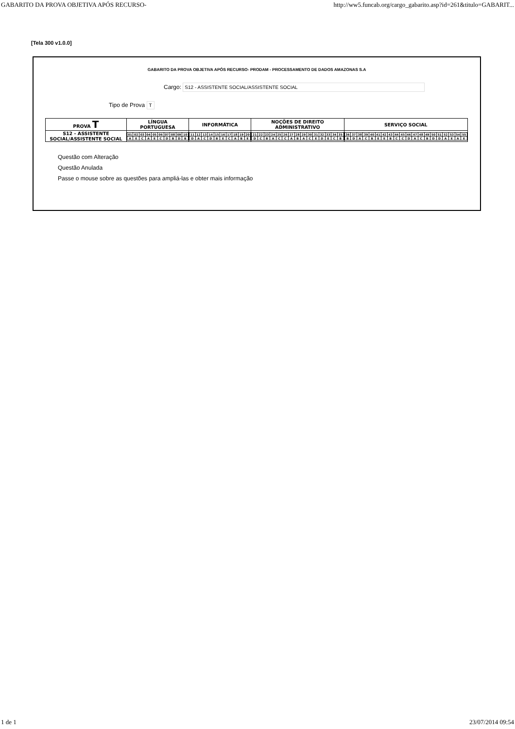GABARITO DA PROVA OBJETIVA APÓS RECURSO- http://ww5.funcab.org/cargo_gabarito.asp?id=261&titulo=GABARIT...
[Tela 300 v1.0.0]
GABARITO DA PROVA OBJETIVA APÓS RECURSO- PRODAM - PROCESSAMENTO DE DADOS AMAZONAS S.A
Cargo: S12 - ASSISTENTE SOCIAL/ASSISTENTE SOCIAL
Tipo de Prova T
| PROVA T | LÍNGUA PORTUGUESA | INFORMÁTICA | NOÇÕES DE DIREITO ADMINISTRATIVO | SERVIÇO SOCIAL |
| --- | --- | --- | --- | --- |
| S12 - ASSISTENTE SOCIAL/ASSISTENTE SOCIAL | / 01 / 02 / 03 / 04 / 05 / 06 / 07 / 08 / 09 / 10 / / A / E / C / A / E / C / D / B / D / B / | / 11 / 12 / 13 / 14 / 15 / 16 / 17 / 18 / 19 / 20 / / D / A / C / D / B / E / C / A / B / E / | / 21 / 22 / 23 / 24 / 25 / 26 / 27 / 28 / 29 / 30 / 31 / 32 / 33 / 34 / 35 / / D / C / B / A / C / C / A / B / A / C / E / D / E / C / B / | / 36 / 37 / 38 / 39 / 40 / 41 / 42 / 43 / 44 / 45 / 46 / 47 / 48 / 49 / 50 / 51 / 52 / 53 / 54 / 55 / / B / D / A / C / B / E / E / B / C / C / D / A / C / B / D / D / A / E / A / E / |
Questão com Alteração
Questão Anulada
Passe o mouse sobre as questões para ampliá-las e obter mais informação
1 de 1 23/07/2014 09:54